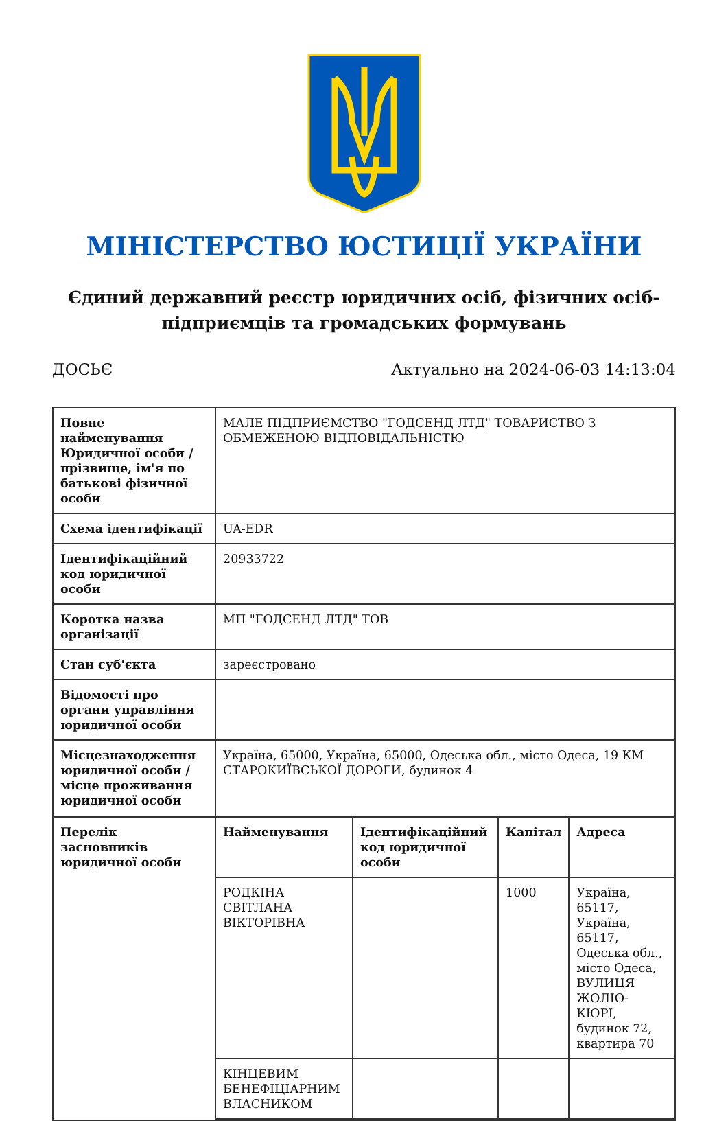МІНІСТЕРСТВО ЮСТИЦІЇ УКРАЇНИ
Єдиний державний реєстр юридичних осіб, фізичних осіб-підприємців та громадських формувань
ДОСЬЄ Актуально на 2024-06-03 14:13:04
| Повне найменування Юридичної особи / прізвище, ім'я по батькові фізичної особи | МАЛЕ ПІДПРИЄМСТВО "ГОДСЕНД ЛТД" ТОВАРИСТВО З ОБМЕЖЕНОЮ ВІДПОВІДАЛЬНІСТЮ |
| Схема ідентифікації | UA-EDR |
| Ідентифікаційний код юридичної особи | 20933722 |
| Коротка назва організації | МП "ГОДСЕНД ЛТД" ТОВ |
| Стан суб'єкта | зареєстровано |
| Відомості про органи управління юридичної особи | |
| Місцезнаходження юридичної особи / місце проживання юридичної особи | Україна, 65000, Україна, 65000, Одеська обл., місто Одеса, 19 КМ СТАРОКИЇВСЬКОЇ ДОРОГИ, будинок 4 |
| Перелік засновників юридичної особи | / Найменування / Ідентифікаційний код юридичної особи / Капітал / Адреса / / --- / --- / --- / --- / / РОДКІНА СВІТЛАНА ВІКТОРІВНА / / 1000 / Україна, 65117, Україна, 65117, Одеська обл., місто Одеса, ВУЛИЦЯ ЖОЛІО-КЮРІ, будинок 72, квартира 70 / / КІНЦЕВИМ БЕНЕФІЦІАРНИМ ВЛАСНИКОМ / / / / |